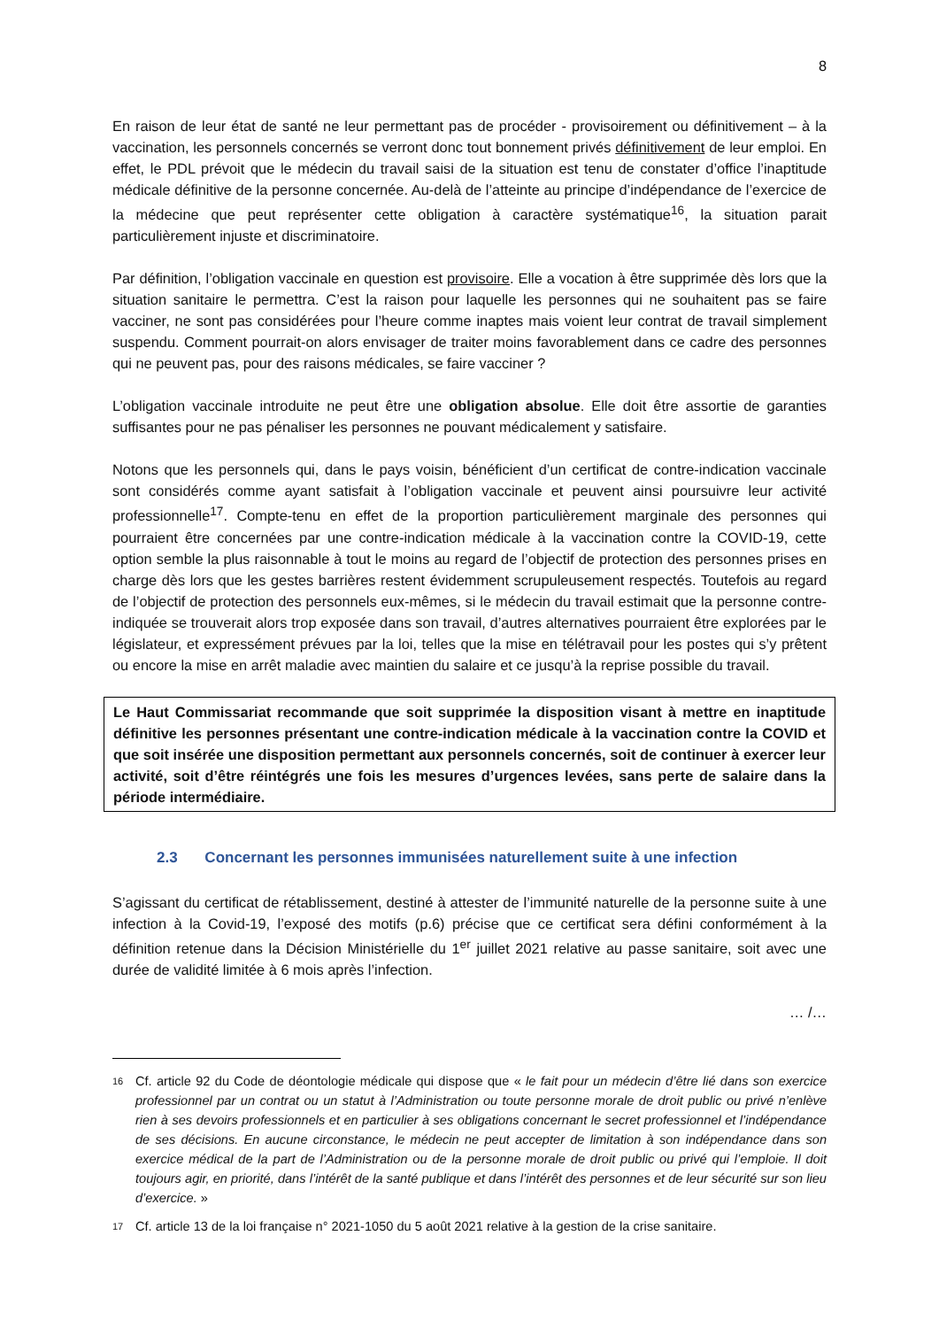8
En raison de leur état de santé ne leur permettant pas de procéder - provisoirement ou définitivement – à la vaccination, les personnels concernés se verront donc tout bonnement privés définitivement de leur emploi. En effet, le PDL prévoit que le médecin du travail saisi de la situation est tenu de constater d’office l’inaptitude médicale définitive de la personne concernée. Au-delà de l’atteinte au principe d’indépendance de l’exercice de la médecine que peut représenter cette obligation à caractère systématique<sup>16</sup>, la situation parait particulièrement injuste et discriminatoire.
Par définition, l’obligation vaccinale en question est provisoire. Elle a vocation à être supprimée dès lors que la situation sanitaire le permettra. C’est la raison pour laquelle les personnes qui ne souhaitent pas se faire vacciner, ne sont pas considérées pour l’heure comme inaptes mais voient leur contrat de travail simplement suspendu. Comment pourrait-on alors envisager de traiter moins favorablement dans ce cadre des personnes qui ne peuvent pas, pour des raisons médicales, se faire vacciner ?
L’obligation vaccinale introduite ne peut être une obligation absolue. Elle doit être assortie de garanties suffisantes pour ne pas pénaliser les personnes ne pouvant médicalement y satisfaire.
Notons que les personnels qui, dans le pays voisin, bénéficient d’un certificat de contre-indication vaccinale sont considérés comme ayant satisfait à l’obligation vaccinale et peuvent ainsi poursuivre leur activité professionnelle<sup>17</sup>. Compte-tenu en effet de la proportion particulièrement marginale des personnes qui pourraient être concernées par une contre-indication médicale à la vaccination contre la COVID-19, cette option semble la plus raisonnable à tout le moins au regard de l’objectif de protection des personnes prises en charge dès lors que les gestes barrières restent évidemment scrupuleusement respectés. Toutefois au regard de l’objectif de protection des personnels eux-mêmes, si le médecin du travail estimait que la personne contre-indiquée se trouverait alors trop exposée dans son travail, d’autres alternatives pourraient être explorées par le législateur, et expressément prévues par la loi, telles que la mise en télétravail pour les postes qui s’y prêtent ou encore la mise en arrêt maladie avec maintien du salaire et ce jusqu’à la reprise possible du travail.
Le Haut Commissariat recommande que soit supprimée la disposition visant à mettre en inaptitude définitive les personnes présentant une contre-indication médicale à la vaccination contre la COVID et que soit insérée une disposition permettant aux personnels concernés, soit de continuer à exercer leur activité, soit d’être réintégrés une fois les mesures d’urgences levées, sans perte de salaire dans la période intermédiaire.
2.3 Concernant les personnes immunisées naturellement suite à une infection
S’agissant du certificat de rétablissement, destiné à attester de l’immunité naturelle de la personne suite à une infection à la Covid-19, l’exposé des motifs (p.6) précise que ce certificat sera défini conformément à la définition retenue dans la Décision Ministérielle du 1<sup>er</sup> juillet 2021 relative au passe sanitaire, soit avec une durée de validité limitée à 6 mois après l’infection.
… /…
16 Cf. article 92 du Code de déontologie médicale qui dispose que « le fait pour un médecin d’être lié dans son exercice professionnel par un contrat ou un statut à l’Administration ou toute personne morale de droit public ou privé n’enlève rien à ses devoirs professionnels et en particulier à ses obligations concernant le secret professionnel et l’indépendance de ses décisions. En aucune circonstance, le médecin ne peut accepter de limitation à son indépendance dans son exercice médical de la part de l’Administration ou de la personne morale de droit public ou privé qui l’emploie. Il doit toujours agir, en priorité, dans l’intérêt de la santé publique et dans l’intérêt des personnes et de leur sécurité sur son lieu d’exercice. »
17 Cf. article 13 de la loi française n° 2021-1050 du 5 août 2021 relative à la gestion de la crise sanitaire.